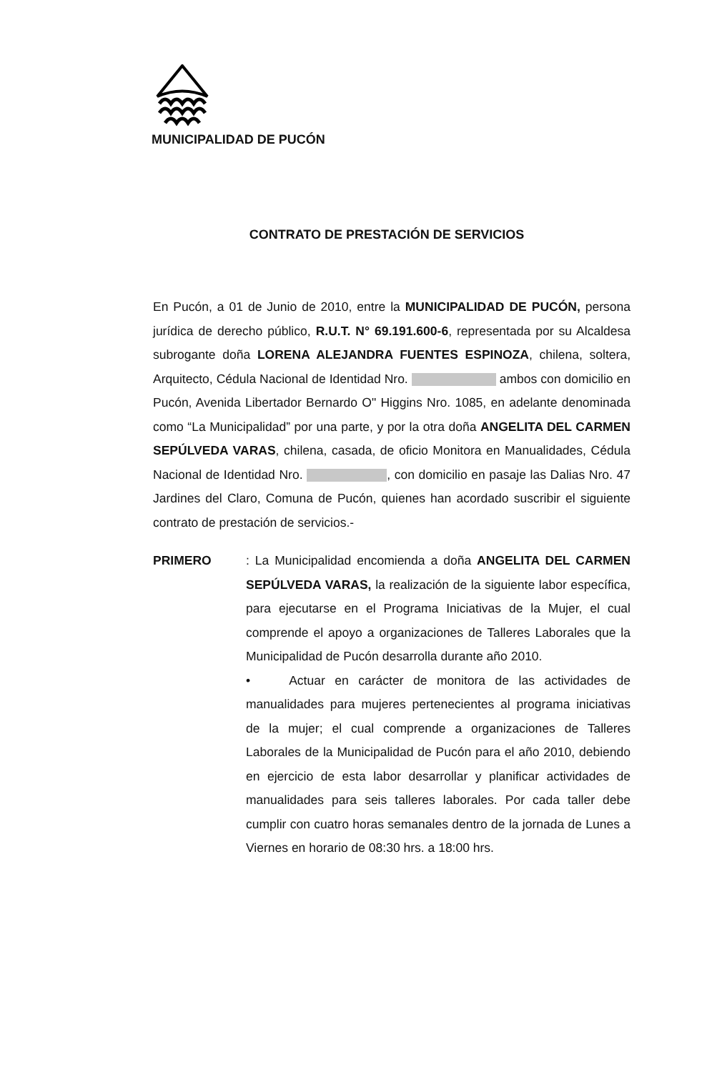MUNICIPALIDAD DE PUCÓN
CONTRATO DE PRESTACIÓN DE SERVICIOS
En Pucón, a 01 de Junio de 2010, entre la MUNICIPALIDAD DE PUCÓN, persona jurídica de derecho público, R.U.T. N° 69.191.600-6, representada por su Alcaldesa subrogante doña LORENA ALEJANDRA FUENTES ESPINOZA, chilena, soltera, Arquitecto, Cédula Nacional de Identidad Nro. ambos con domicilio en Pucón, Avenida Libertador Bernardo O" Higgins Nro. 1085, en adelante denominada como “La Municipalidad” por una parte, y por la otra doña ANGELITA DEL CARMEN SEPÚLVEDA VARAS, chilena, casada, de oficio Monitora en Manualidades, Cédula Nacional de Identidad Nro. , con domicilio en pasaje las Dalias Nro. 47 Jardines del Claro, Comuna de Pucón, quienes han acordado suscribir el siguiente contrato de prestación de servicios.-
PRIMERO : La Municipalidad encomienda a doña ANGELITA DEL CARMEN SEPÚLVEDA VARAS, la realización de la siguiente labor específica, para ejecutarse en el Programa Iniciativas de la Mujer, el cual comprende el apoyo a organizaciones de Talleres Laborales que la Municipalidad de Pucón desarrolla durante año 2010.
• Actuar en carácter de monitora de las actividades de manualidades para mujeres pertenecientes al programa iniciativas de la mujer; el cual comprende a organizaciones de Talleres Laborales de la Municipalidad de Pucón para el año 2010, debiendo en ejercicio de esta labor desarrollar y planificar actividades de manualidades para seis talleres laborales. Por cada taller debe cumplir con cuatro horas semanales dentro de la jornada de Lunes a Viernes en horario de 08:30 hrs. a 18:00 hrs.